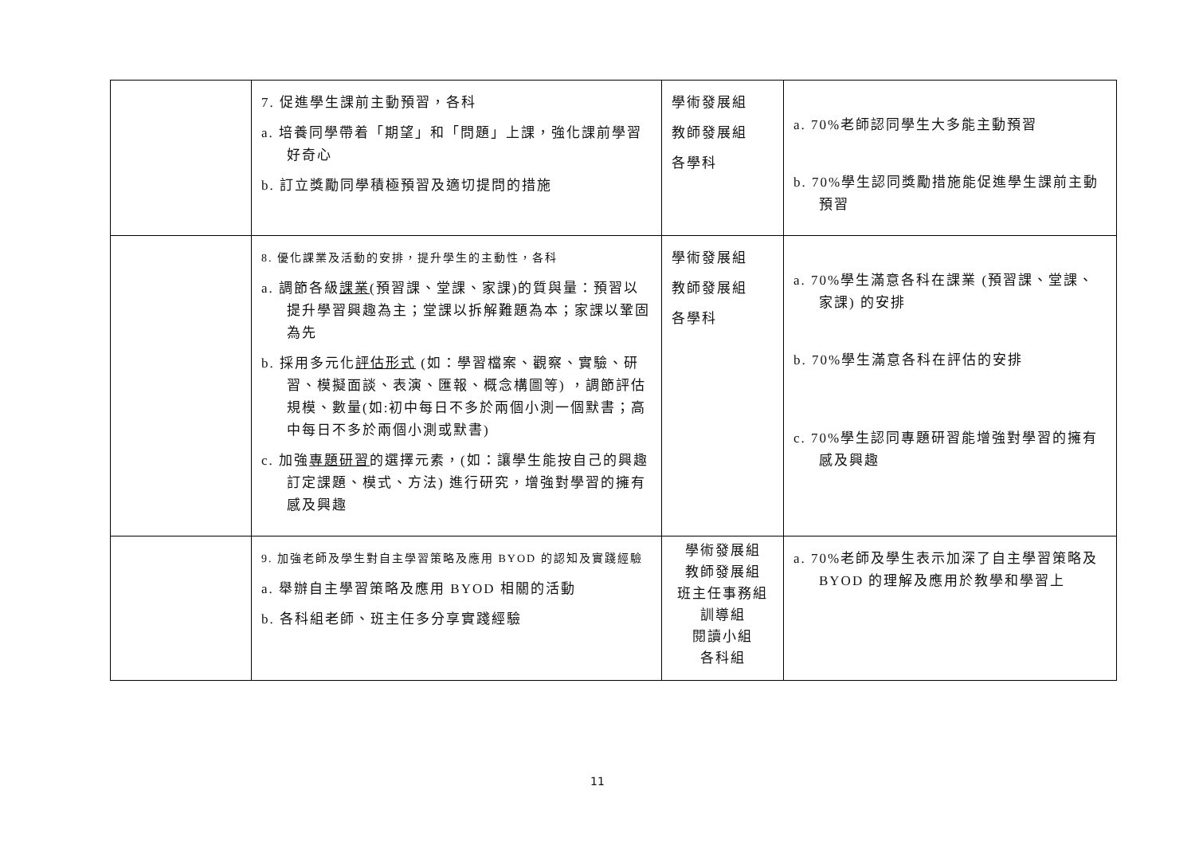| | 7. 促進學生課前主動預習，各科 a. 培養同學帶着「期望」和「問題」上課，強化課前學習好奇心 b. 訂立獎勵同學積極預習及適切提問的措施 | 學術發展組 教師發展組 各學科 | a. 70%老師認同學生大多能主動預習 b. 70%學生認同獎勵措施能促進學生課前主動預習 |
| | 8. 優化課業及活動的安排，提升學生的主動性，各科 a. 調節各級 課業 (預習課、堂課、家課)的質與量：預習以提升學習興趣為主；堂課以拆解難題為本；家課以鞏固為先 b. 採用多元化 評估形式 (如：學習檔案、觀察、實驗、研習、模擬面談、表演、匯報、概念構圖等) ，調節評估規模、數量(如:初中每日不多於兩個小測一個默書；高中每日不多於兩個小測或默書) c. 加強 專題研習 的選擇元素，(如：讓學生能按自己的興趣訂定課題、模式、方法) 進行研究，增強對學習的擁有感及興趣 | 學術發展組 教師發展組 各學科 | a. 70%學生滿意各科在課業 (預習課、堂課、家課) 的安排 b. 70%學生滿意各科在評估的安排 c. 70%學生認同專題研習能增強對學習的擁有感及興趣 |
| | 9. 加強老師及學生對自主學習策略及應用 BYOD 的認知及實踐經驗 a. 舉辦自主學習策略及應用 BYOD 相關的活動 b. 各科組老師、班主任多分享實踐經驗 | 學術發展組 教師發展組 班主任事務組 訓導組 閱讀小組 各科組 | a. 70%老師及學生表示加深了自主學習策略及 BYOD 的理解及應用於教學和學習上 |
11